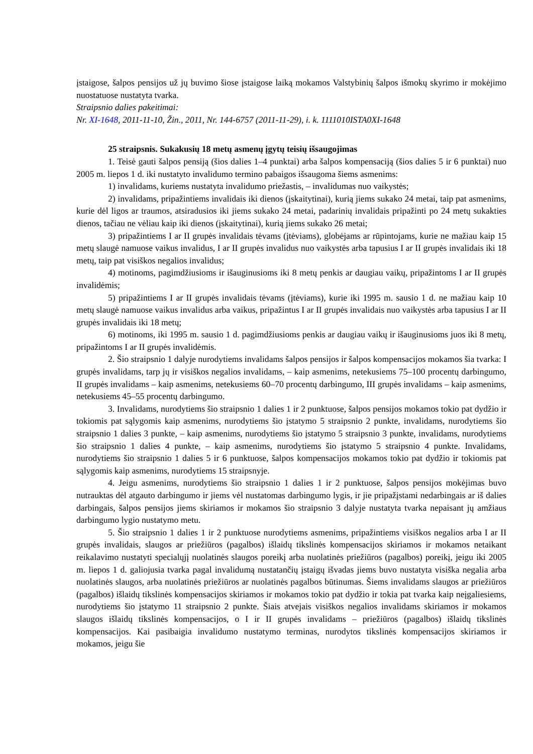įstaigose, šalpos pensijos už jų buvimo šiose įstaigose laiką mokamos Valstybinių šalpos išmokų skyrimo ir mokėjimo nuostatuose nustatyta tvarka.
Straipsnio dalies pakeitimai:
Nr. XI-1648, 2011-11-10, Žin., 2011, Nr. 144-6757 (2011-11-29), i. k. 1111010ISTA0XI-1648
25 straipsnis. Sukakusių 18 metų asmenų įgytų teisių išsaugojimas
1. Teisė gauti šalpos pensiją (šios dalies 1–4 punktai) arba šalpos kompensaciją (šios dalies 5 ir 6 punktai) nuo 2005 m. liepos 1 d. iki nustatyto invalidumo termino pabaigos išsaugoma šiems asmenims:
1) invalidams, kuriems nustatyta invalidumo priežastis, – invalidumas nuo vaikystės;
2) invalidams, pripažintiems invalidais iki dienos (įskaitytinai), kurią jiems sukako 24 metai, taip pat asmenims, kurie dėl ligos ar traumos, atsiradusios iki jiems sukako 24 metai, padarinių invalidais pripažinti po 24 metų sukakties dienos, tačiau ne vėliau kaip iki dienos (įskaitytinai), kurią jiems sukako 26 metai;
3) pripažintiems I ar II grupės invalidais tėvams (įtėviams), globėjams ar rūpintojams, kurie ne mažiau kaip 15 metų slaugė namuose vaikus invalidus, I ar II grupės invalidus nuo vaikystės arba tapusius I ar II grupės invalidais iki 18 metų, taip pat visiškos negalios invalidus;
4) motinoms, pagimdžiusioms ir išauginusioms iki 8 metų penkis ar daugiau vaikų, pripažintoms I ar II grupės invalidėmis;
5) pripažintiems I ar II grupės invalidais tėvams (įtėviams), kurie iki 1995 m. sausio 1 d. ne mažiau kaip 10 metų slaugė namuose vaikus invalidus arba vaikus, pripažintus I ar II grupės invalidais nuo vaikystės arba tapusius I ar II grupės invalidais iki 18 metų;
6) motinoms, iki 1995 m. sausio 1 d. pagimdžiusioms penkis ar daugiau vaikų ir išauginusioms juos iki 8 metų, pripažintoms I ar II grupės invalidėmis.
2. Šio straipsnio 1 dalyje nurodytiems invalidams šalpos pensijos ir šalpos kompensacijos mokamos šia tvarka: I grupės invalidams, tarp jų ir visiškos negalios invalidams, – kaip asmenims, netekusiems 75–100 procentų darbingumo, II grupės invalidams – kaip asmenims, netekusiems 60–70 procentų darbingumo, III grupės invalidams – kaip asmenims, netekusiems 45–55 procentų darbingumo.
3. Invalidams, nurodytiems šio straipsnio 1 dalies 1 ir 2 punktuose, šalpos pensijos mokamos tokio pat dydžio ir tokiomis pat sąlygomis kaip asmenims, nurodytiems šio įstatymo 5 straipsnio 2 punkte, invalidams, nurodytiems šio straipsnio 1 dalies 3 punkte, – kaip asmenims, nurodytiems šio įstatymo 5 straipsnio 3 punkte, invalidams, nurodytiems šio straipsnio 1 dalies 4 punkte, – kaip asmenims, nurodytiems šio įstatymo 5 straipsnio 4 punkte. Invalidams, nurodytiems šio straipsnio 1 dalies 5 ir 6 punktuose, šalpos kompensacijos mokamos tokio pat dydžio ir tokiomis pat sąlygomis kaip asmenims, nurodytiems 15 straipsnyje.
4. Jeigu asmenims, nurodytiems šio straipsnio 1 dalies 1 ir 2 punktuose, šalpos pensijos mokėjimas buvo nutrauktas dėl atgauto darbingumo ir jiems vėl nustatomas darbingumo lygis, ir jie pripažįstami nedarbingais ar iš dalies darbingais, šalpos pensijos jiems skiriamos ir mokamos šio straipsnio 3 dalyje nustatyta tvarka nepaisant jų amžiaus darbingumo lygio nustatymo metu.
5. Šio straipsnio 1 dalies 1 ir 2 punktuose nurodytiems asmenims, pripažintiems visiškos negalios arba I ar II grupės invalidais, slaugos ar priežiūros (pagalbos) išlaidų tikslinės kompensacijos skiriamos ir mokamos netaikant reikalavimo nustatyti specialųjį nuolatinės slaugos poreikį arba nuolatinės priežiūros (pagalbos) poreikį, jeigu iki 2005 m. liepos 1 d. galiojusia tvarka pagal invalidumą nustatančių įstaigų išvadas jiems buvo nustatyta visiška negalia arba nuolatinės slaugos, arba nuolatinės priežiūros ar nuolatinės pagalbos būtinumas. Šiems invalidams slaugos ar priežiūros (pagalbos) išlaidų tikslinės kompensacijos skiriamos ir mokamos tokio pat dydžio ir tokia pat tvarka kaip neįgaliesiems, nurodytiems šio įstatymo 11 straipsnio 2 punkte. Šiais atvejais visiškos negalios invalidams skiriamos ir mokamos slaugos išlaidų tikslinės kompensacijos, o I ir II grupės invalidams – priežiūros (pagalbos) išlaidų tikslinės kompensacijos. Kai pasibaigia invalidumo nustatymo terminas, nurodytos tikslinės kompensacijos skiriamos ir mokamos, jeigu šie